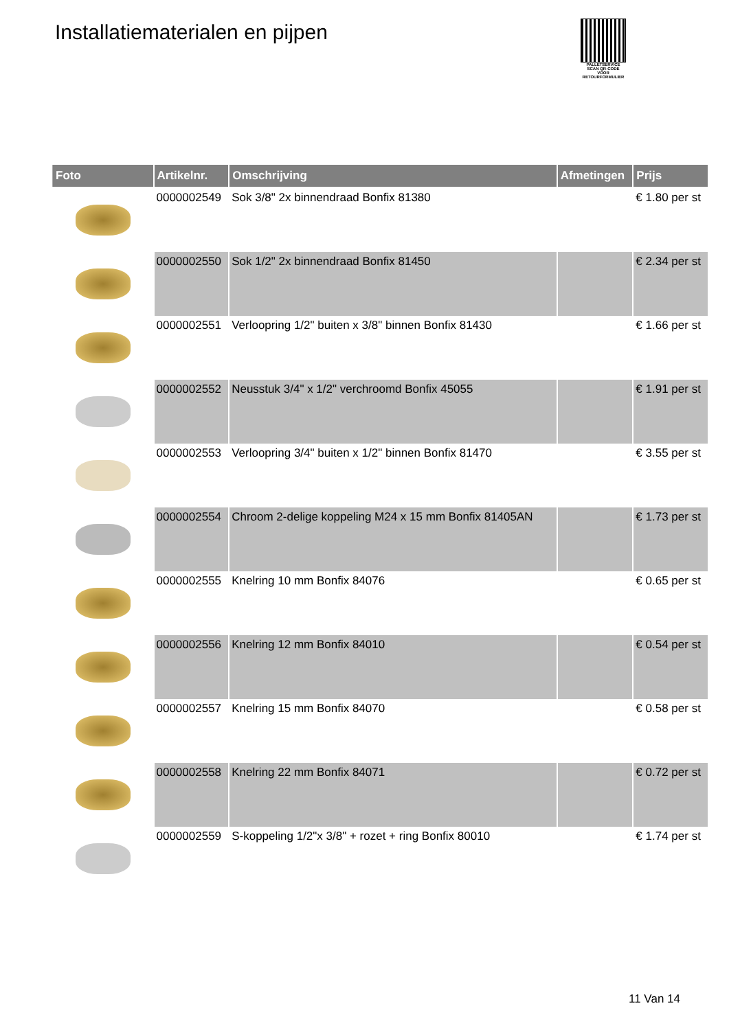Installatiematerialen en pijpen
PALLETSERVICE
SCAN QR-CODE VOOR RETOURFORMULIER
| Foto | Artikelnr. | Omschrijving | Afmetingen | Prijs |
| --- | --- | --- | --- | --- |
| | 0000002549 | Sok 3/8" 2x binnendraad Bonfix 81380 | | € 1.80 per st |
| | 0000002550 | Sok 1/2" 2x binnendraad Bonfix 81450 | | € 2.34 per st |
| | 0000002551 | Verloopring 1/2" buiten x 3/8" binnen Bonfix 81430 | | € 1.66 per st |
| | 0000002552 | Neusstuk 3/4" x 1/2" verchroomd Bonfix 45055 | | € 1.91 per st |
| | 0000002553 | Verloopring 3/4" buiten x 1/2" binnen Bonfix 81470 | | € 3.55 per st |
| | 0000002554 | Chroom 2-delige koppeling M24 x 15 mm Bonfix 81405AN | | € 1.73 per st |
| | 0000002555 | Knelring 10 mm Bonfix 84076 | | € 0.65 per st |
| | 0000002556 | Knelring 12 mm Bonfix 84010 | | € 0.54 per st |
| | 0000002557 | Knelring 15 mm Bonfix 84070 | | € 0.58 per st |
| | 0000002558 | Knelring 22 mm Bonfix 84071 | | € 0.72 per st |
| | 0000002559 | S-koppeling 1/2"x 3/8" + rozet + ring Bonfix 80010 | | € 1.74 per st |
11 Van 14